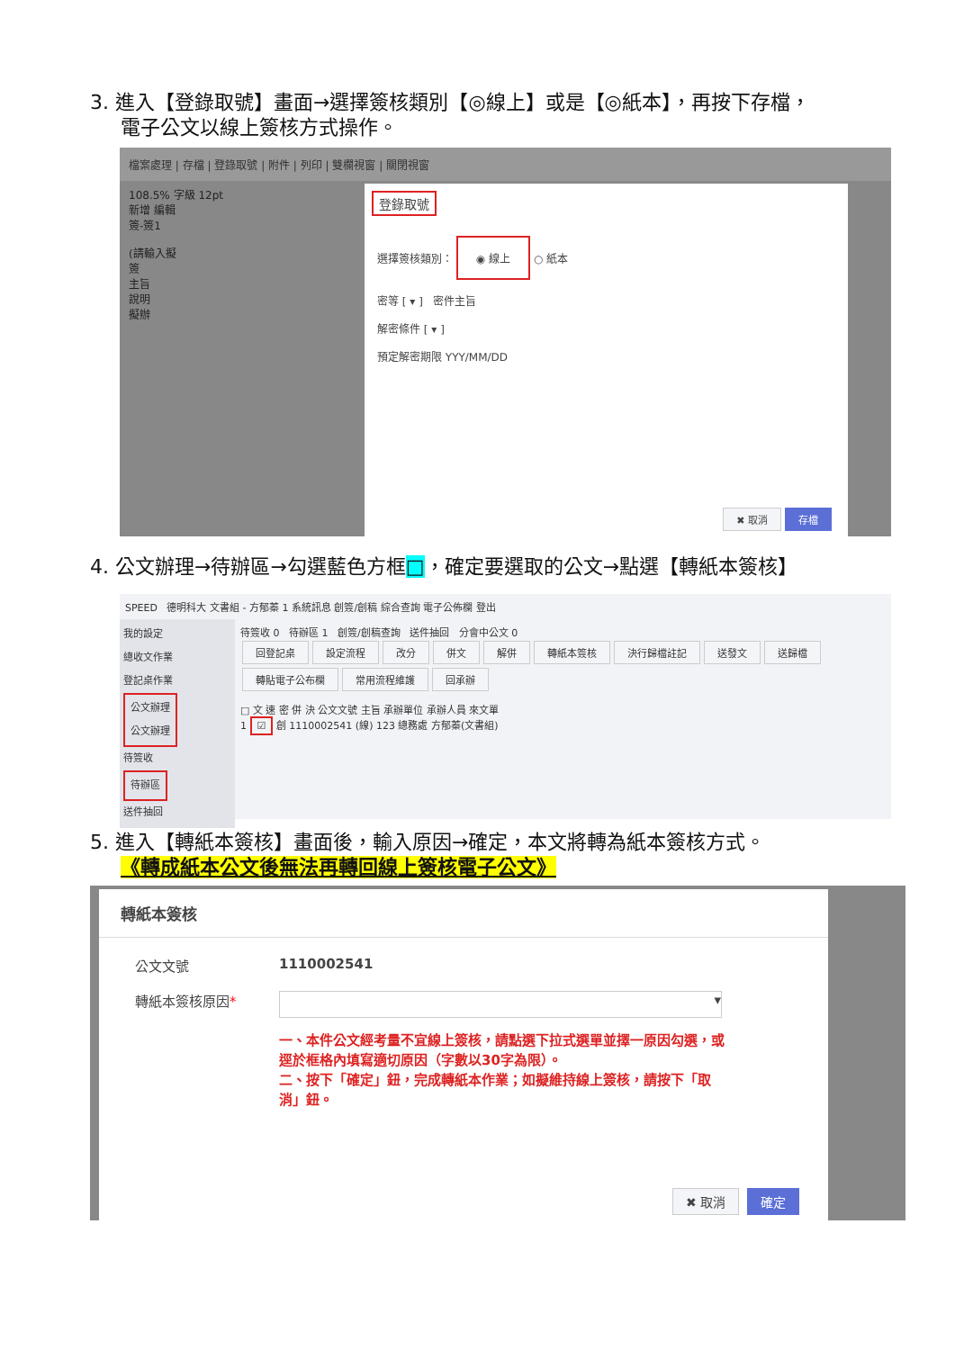3. 進入【登錄取號】畫面→選擇簽核類別【◎線上】或是【◎紙本】，再按下存檔，
電子公文以線上簽核方式操作。
檔案處理 | 存檔 | 登錄取號 | 附件 | 列印 | 雙欄視窗 | 關閉視窗
108.5% 字級 12pt
新增 編輯
簽-簽1
(請輸入擬
簽
主旨
說明
擬辦
登錄取號
選擇簽核類別： ◉ 線上 ○ 紙本
密等 [ ▾ ] 密件主旨
解密條件 [ ▾ ]
預定解密期限 YYY/MM/DD
✖ 取消 存檔
4. 公文辦理→待辦區→勾選藍色方框□，確定要選取的公文→點選【轉紙本簽核】
SPEED 德明科大 文書組 - 方郁蓁 1 系統訊息 創簽/創稿 綜合查詢 電子公佈欄 登出
我的設定
總收文作業
登記桌作業
公文辦理
公文辦理
待簽收
待辦區
送件抽回
待簽收 0 待辦區 1 創簽/創稿查詢 送件抽回 分會中公文 0
回登記桌 設定流程 改分 併文 解併 轉紙本簽核 決行歸檔註記 送發文 送歸檔
轉貼電子公布欄 常用流程維護 回承辦
□ 文 速 密 併 決 公文文號 主旨 承辦單位 承辦人員 來文單
1 ☑ 創 1110002541 (線) 123 總務處 方郁蓁(文書組)
5. 進入【轉紙本簽核】畫面後，輸入原因→確定，本文將轉為紙本簽核方式。
《轉成紙本公文後無法再轉回線上簽核電子公文》
轉紙本簽核
公文文號 1110002541
轉紙本簽核原因*
▾
一、本件公文經考量不宜線上簽核，請點選下拉式選單並擇一原因勾選，或逕於框格內填寫適切原因（字數以30字為限）。
二、按下「確定」鈕，完成轉紙本作業；如擬維持線上簽核，請按下「取消」鈕。
✖ 取消 確定